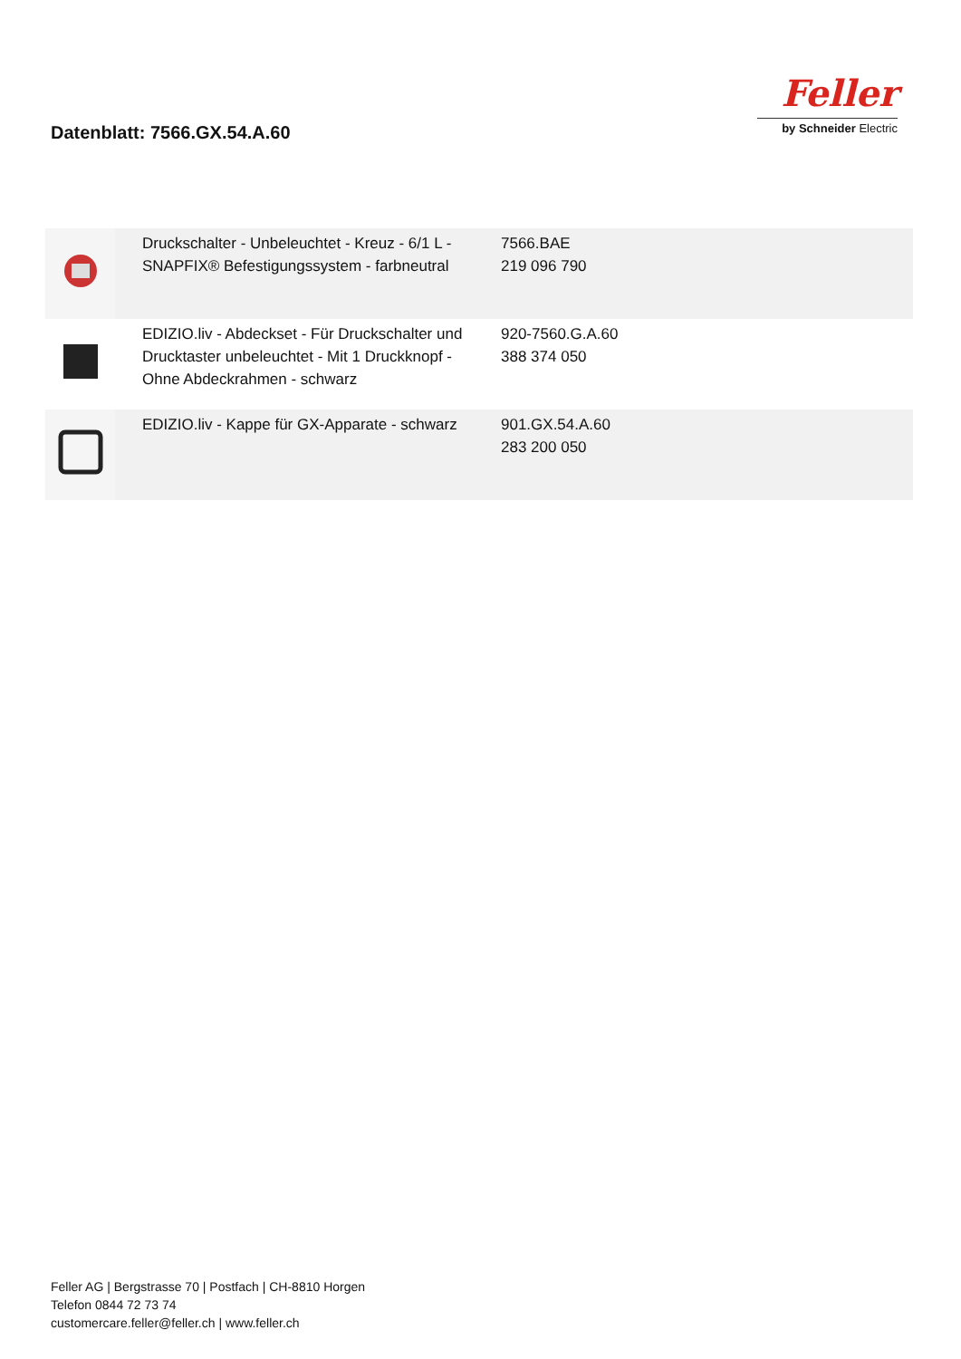Datenblatt: 7566.GX.54.A.60
Feller
by Schneider Electric
| | Druckschalter - Unbeleuchtet - Kreuz - 6/1 L - SNAPFIX® Befestigungssystem - farbneutral | 7566.BAE 219 096 790 |
| | EDIZIO.liv - Abdeckset - Für Druckschalter und Drucktaster unbeleuchtet - Mit 1 Druckknopf - Ohne Abdeckrahmen - schwarz | 920-7560.G.A.60 388 374 050 |
| | EDIZIO.liv - Kappe für GX-Apparate - schwarz | 901.GX.54.A.60 283 200 050 |
Feller AG | Bergstrasse 70 | Postfach | CH-8810 Horgen
Telefon 0844 72 73 74
customercare.feller@feller.ch | www.feller.ch